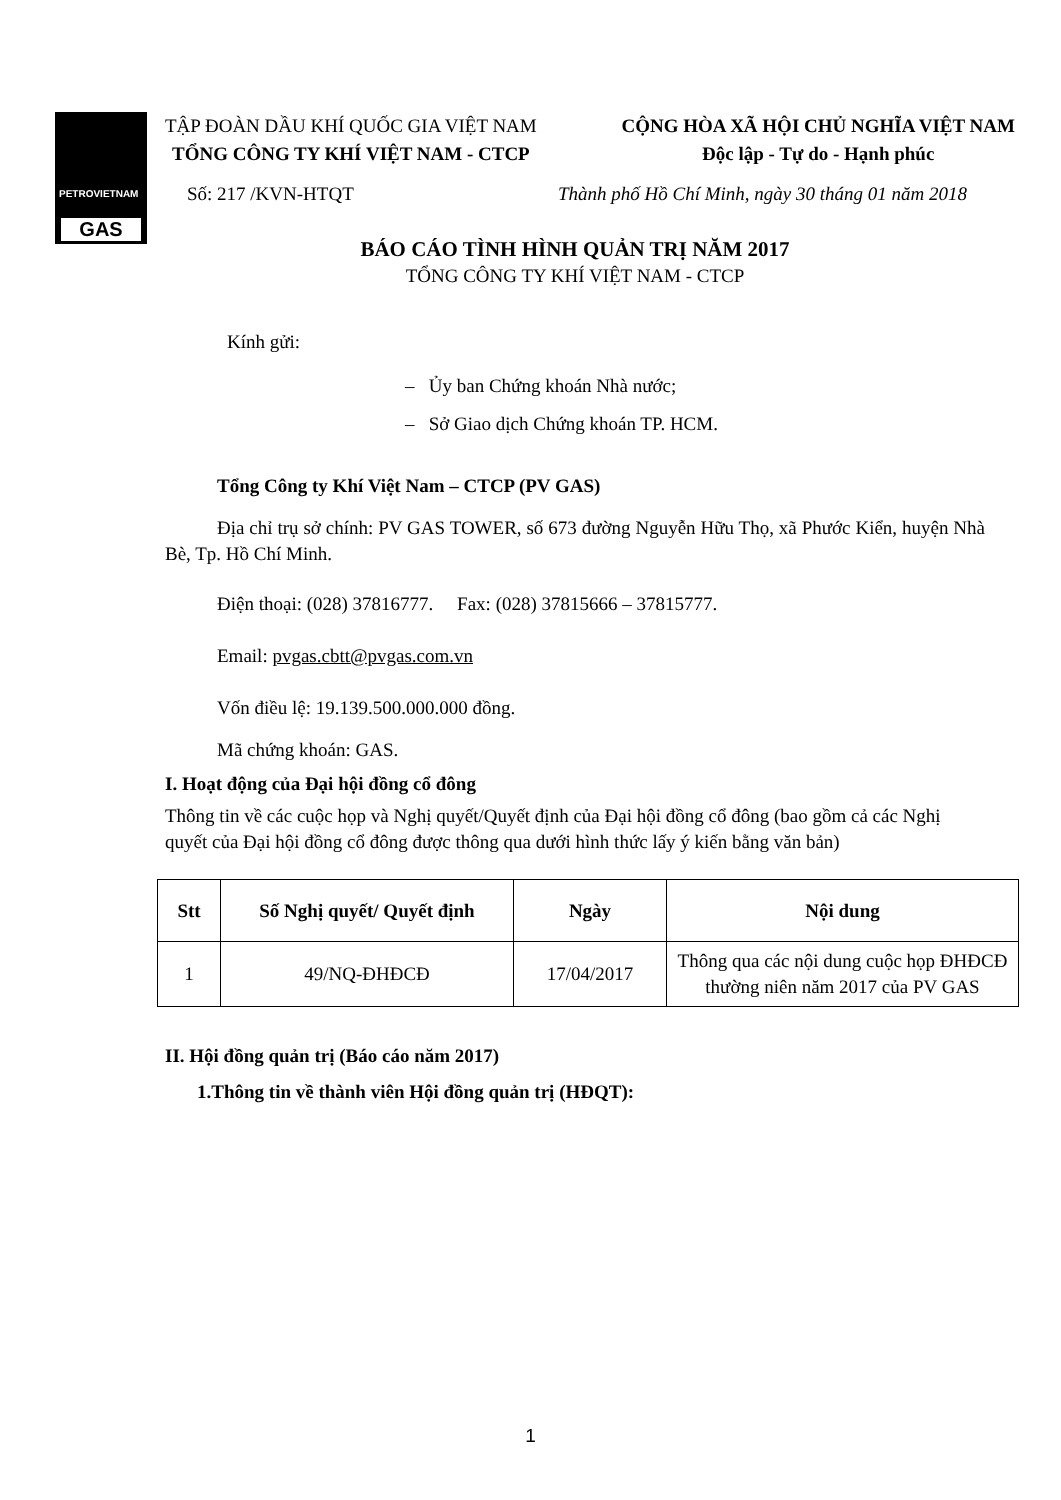PETROVIETNAM
GAS
TẬP ĐOÀN DẦU KHÍ QUỐC GIA VIỆT NAM
TỔNG CÔNG TY KHÍ VIỆT NAM - CTCP
CỘNG HÒA XÃ HỘI CHỦ NGHĨA VIỆT NAM
Độc lập - Tự do - Hạnh phúc
Số: 217 /KVN-HTQT Thành phố Hồ Chí Minh, ngày 30 tháng 01 năm 2018
BÁO CÁO TÌNH HÌNH QUẢN TRỊ NĂM 2017
TỔNG CÔNG TY KHÍ VIỆT NAM - CTCP
Kính gửi:
– Ủy ban Chứng khoán Nhà nước;
– Sở Giao dịch Chứng khoán TP. HCM.
Tổng Công ty Khí Việt Nam – CTCP (PV GAS)
Địa chỉ trụ sở chính: PV GAS TOWER, số 673 đường Nguyễn Hữu Thọ, xã Phước Kiển, huyện Nhà Bè, Tp. Hồ Chí Minh.
Điện thoại: (028) 37816777. Fax: (028) 37815666 – 37815777.
Email: pvgas.cbtt@pvgas.com.vn
Vốn điều lệ: 19.139.500.000.000 đồng.
Mã chứng khoán: GAS.
I. Hoạt động của Đại hội đồng cổ đông
Thông tin về các cuộc họp và Nghị quyết/Quyết định của Đại hội đồng cổ đông (bao gồm cả các Nghị quyết của Đại hội đồng cổ đông được thông qua dưới hình thức lấy ý kiến bằng văn bản)
| Stt | Số Nghị quyết/ Quyết định | Ngày | Nội dung |
| --- | --- | --- | --- |
| 1 | 49/NQ-ĐHĐCĐ | 17/04/2017 | Thông qua các nội dung cuộc họp ĐHĐCĐ thường niên năm 2017 của PV GAS |
II. Hội đồng quản trị (Báo cáo năm 2017)
1.Thông tin về thành viên Hội đồng quản trị (HĐQT):
1